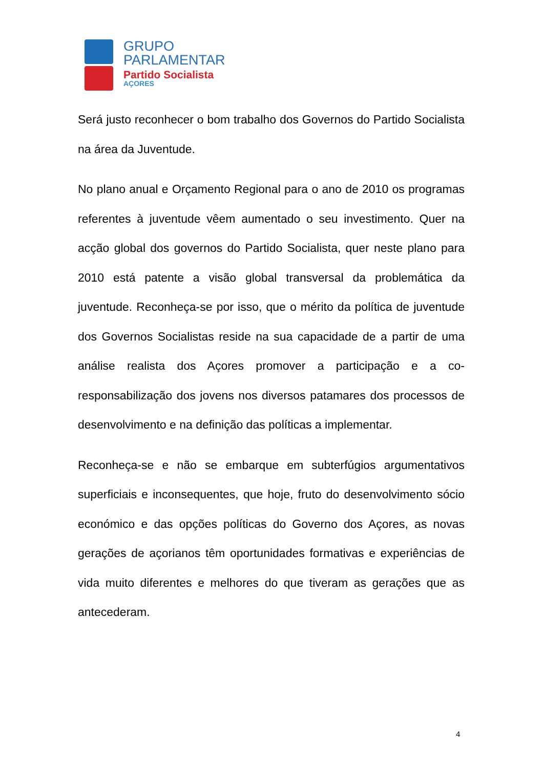GRUPO
PARLAMENTAR
Partido Socialista
AÇORES
Será justo reconhecer o bom trabalho dos Governos do Partido Socialista na área da Juventude.
No plano anual e Orçamento Regional para o ano de 2010 os programas referentes à juventude vêem aumentado o seu investimento. Quer na acção global dos governos do Partido Socialista, quer neste plano para 2010 está patente a visão global transversal da problemática da juventude. Reconheça-se por isso, que o mérito da política de juventude dos Governos Socialistas reside na sua capacidade de a partir de uma análise realista dos Açores promover a participação e a co-responsabilização dos jovens nos diversos patamares dos processos de desenvolvimento e na definição das políticas a implementar.
Reconheça-se e não se embarque em subterfúgios argumentativos superficiais e inconsequentes, que hoje, fruto do desenvolvimento sócio económico e das opções políticas do Governo dos Açores, as novas gerações de açorianos têm oportunidades formativas e experiências de vida muito diferentes e melhores do que tiveram as gerações que as antecederam.
4